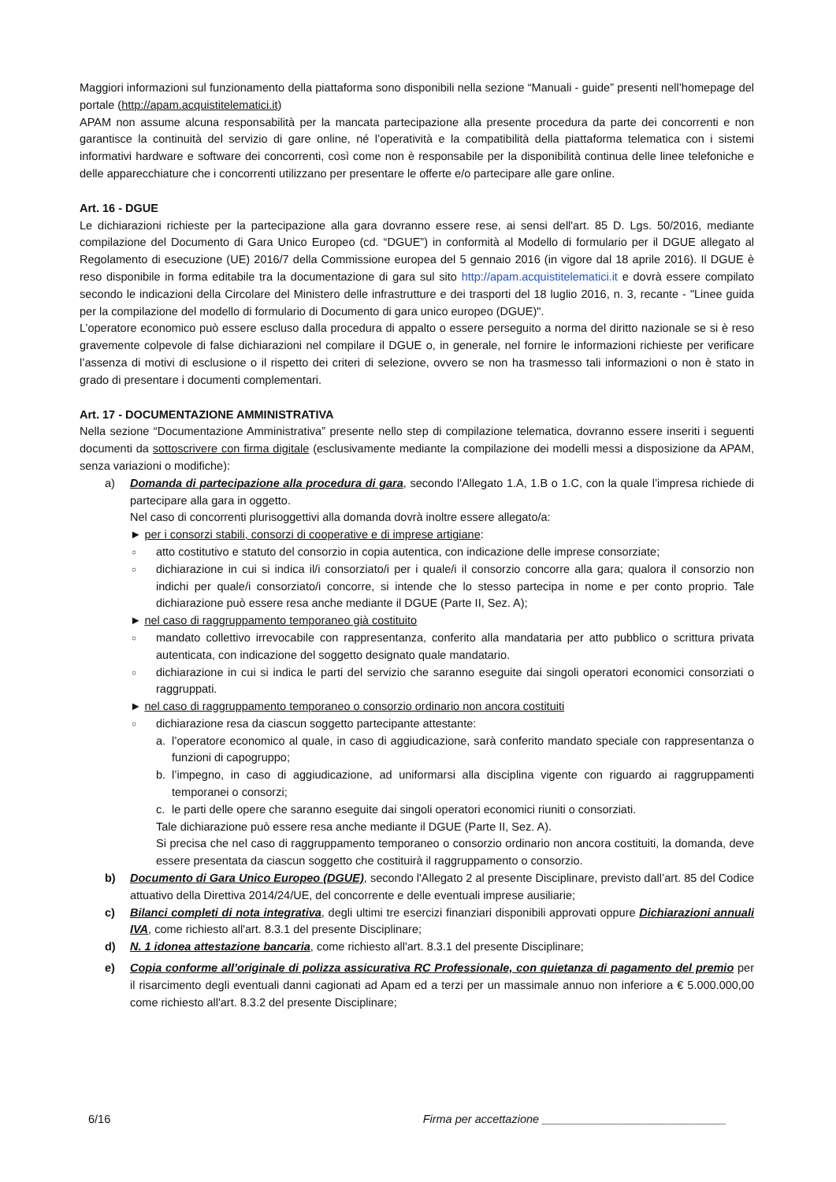Maggiori informazioni sul funzionamento della piattaforma sono disponibili nella sezione “Manuali - guide” presenti nell’homepage del portale (http://apam.acquistitelematici.it)
APAM non assume alcuna responsabilità per la mancata partecipazione alla presente procedura da parte dei concorrenti e non garantisce la continuità del servizio di gare online, né l’operatività e la compatibilità della piattaforma telematica con i sistemi informativi hardware e software dei concorrenti, così come non è responsabile per la disponibilità continua delle linee telefoniche e delle apparecchiature che i concorrenti utilizzano per presentare le offerte e/o partecipare alle gare online.
Art. 16 - DGUE
Le dichiarazioni richieste per la partecipazione alla gara dovranno essere rese, ai sensi dell'art. 85 D. Lgs. 50/2016, mediante compilazione del Documento di Gara Unico Europeo (cd. “DGUE”) in conformità al Modello di formulario per il DGUE allegato al Regolamento di esecuzione (UE) 2016/7 della Commissione europea del 5 gennaio 2016 (in vigore dal 18 aprile 2016). Il DGUE è reso disponibile in forma editabile tra la documentazione di gara sul sito http://apam.acquistitelematici.it e dovrà essere compilato secondo le indicazioni della Circolare del Ministero delle infrastrutture e dei trasporti del 18 luglio 2016, n. 3, recante - "Linee guida per la compilazione del modello di formulario di Documento di gara unico europeo (DGUE)".
L’operatore economico può essere escluso dalla procedura di appalto o essere perseguito a norma del diritto nazionale se si è reso gravemente colpevole di false dichiarazioni nel compilare il DGUE o, in generale, nel fornire le informazioni richieste per verificare l’assenza di motivi di esclusione o il rispetto dei criteri di selezione, ovvero se non ha trasmesso tali informazioni o non è stato in grado di presentare i documenti complementari.
Art. 17 - DOCUMENTAZIONE AMMINISTRATIVA
Nella sezione “Documentazione Amministrativa” presente nello step di compilazione telematica, dovranno essere inseriti i seguenti documenti da sottoscrivere con firma digitale (esclusivamente mediante la compilazione dei modelli messi a disposizione da APAM, senza variazioni o modifiche):
a) Domanda di partecipazione alla procedura di gara, secondo l'Allegato 1.A, 1.B o 1.C, con la quale l’impresa richiede di partecipare alla gara in oggetto.
Nel caso di concorrenti plurisoggettivi alla domanda dovrà inoltre essere allegato/a:
► per i consorzi stabili, consorzi di cooperative e di imprese artigiane:
○
atto costitutivo e statuto del consorzio in copia autentica, con indicazione delle imprese consorziate;
○
dichiarazione in cui si indica il/i consorziato/i per i quale/i il consorzio concorre alla gara; qualora il consorzio non indichi per quale/i consorziato/i concorre, si intende che lo stesso partecipa in nome e per conto proprio. Tale dichiarazione può essere resa anche mediante il DGUE (Parte II, Sez. A);
► nel caso di raggruppamento temporaneo già costituito
○
mandato collettivo irrevocabile con rappresentanza, conferito alla mandataria per atto pubblico o scrittura privata autenticata, con indicazione del soggetto designato quale mandatario.
○
dichiarazione in cui si indica le parti del servizio che saranno eseguite dai singoli operatori economici consorziati o raggruppati.
► nel caso di raggruppamento temporaneo o consorzio ordinario non ancora costituiti
○
dichiarazione resa da ciascun soggetto partecipante attestante:
a. l’operatore economico al quale, in caso di aggiudicazione, sarà conferito mandato speciale con rappresentanza o funzioni di capogruppo;
b. l’impegno, in caso di aggiudicazione, ad uniformarsi alla disciplina vigente con riguardo ai raggruppamenti temporanei o consorzi;
c. le parti delle opere che saranno eseguite dai singoli operatori economici riuniti o consorziati.
Tale dichiarazione può essere resa anche mediante il DGUE (Parte II, Sez. A).
Si precisa che nel caso di raggruppamento temporaneo o consorzio ordinario non ancora costituiti, la domanda, deve essere presentata da ciascun soggetto che costituirà il raggruppamento o consorzio.
b) Documento di Gara Unico Europeo (DGUE), secondo l'Allegato 2 al presente Disciplinare, previsto dall’art. 85 del Codice attuativo della Direttiva 2014/24/UE, del concorrente e delle eventuali imprese ausiliarie;
c) Bilanci completi di nota integrativa, degli ultimi tre esercizi finanziari disponibili approvati oppure Dichiarazioni annuali IVA, come richiesto all'art. 8.3.1 del presente Disciplinare;
d) N. 1 idonea attestazione bancaria, come richiesto all'art. 8.3.1 del presente Disciplinare;
e) Copia conforme all’originale di polizza assicurativa RC Professionale, con quietanza di pagamento del premio per il risarcimento degli eventuali danni cagionati ad Apam ed a terzi per un massimale annuo non inferiore a € 5.000.000,00 come richiesto all'art. 8.3.2 del presente Disciplinare;
6/16 Firma per accettazione _____________________________